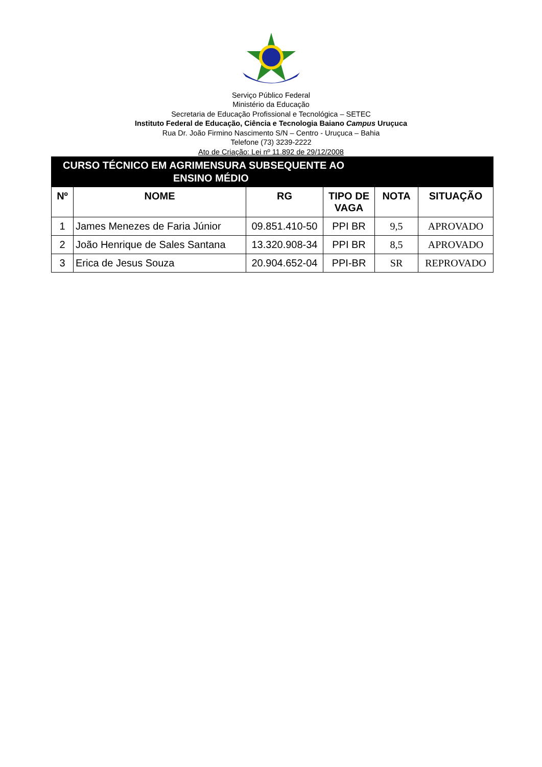Serviço Público Federal
Ministério da Educação
Secretaria de Educação Profissional e Tecnológica – SETEC
Instituto Federal de Educação, Ciência e Tecnologia Baiano Campus Uruçuca
Rua Dr. João Firmino Nascimento S/N – Centro - Uruçuca – Bahia
Telefone (73) 3239-2222
Ato de Criação: Lei nº 11.892 de 29/12/2008
| CURSO TÉCNICO EM AGRIMENSURA SUBSEQUENTE AO ENSINO MÉDIO | | | | | |
| --- | --- | --- | --- | --- | --- |
| Nº | NOME | RG | TIPO DE VAGA | NOTA | SITUAÇÃO |
| 1 | James Menezes de Faria Júnior | 09.851.410-50 | PPI BR | 9,5 | APROVADO |
| 2 | João Henrique de Sales Santana | 13.320.908-34 | PPI BR | 8,5 | APROVADO |
| 3 | Erica de Jesus Souza | 20.904.652-04 | PPI-BR | SR | REPROVADO |